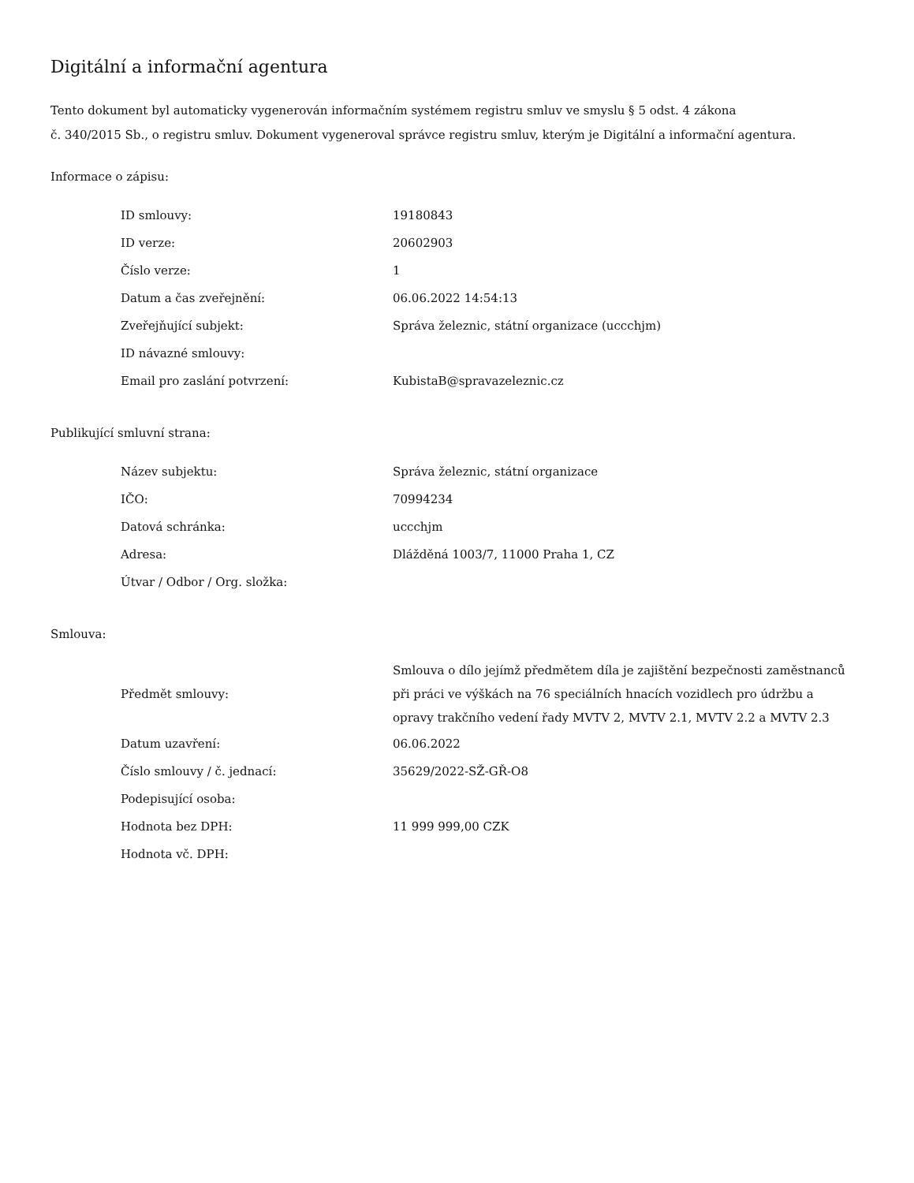Digitální a informační agentura
Tento dokument byl automaticky vygenerován informačním systémem registru smluv ve smyslu § 5 odst. 4 zákona
č. 340/2015 Sb., o registru smluv. Dokument vygeneroval správce registru smluv, kterým je Digitální a informační agentura.
Informace o zápisu:
| ID smlouvy: | 19180843 |
| ID verze: | 20602903 |
| Číslo verze: | 1 |
| Datum a čas zveřejnění: | 06.06.2022 14:54:13 |
| Zveřejňující subjekt: | Správa železnic, státní organizace (uccchjm) |
| ID návazné smlouvy: | |
| Email pro zaslání potvrzení: | KubistaB@spravazeleznic.cz |
Publikující smluvní strana:
| Název subjektu: | Správa železnic, státní organizace |
| IČO: | 70994234 |
| Datová schránka: | uccchjm |
| Adresa: | Dlážděná 1003/7, 11000 Praha 1, CZ |
| Útvar / Odbor / Org. složka: | |
Smlouva:
| Předmět smlouvy: | Smlouva o dílo jejímž předmětem díla je zajištění bezpečnosti zaměstnanců při práci ve výškách na 76 speciálních hnacích vozidlech pro údržbu a opravy trakčního vedení řady MVTV 2, MVTV 2.1, MVTV 2.2 a MVTV 2.3 |
| Datum uzavření: | 06.06.2022 |
| Číslo smlouvy / č. jednací: | 35629/2022-SŽ-GŘ-O8 |
| Podepisující osoba: | |
| Hodnota bez DPH: | 11 999 999,00 CZK |
| Hodnota vč. DPH: | |